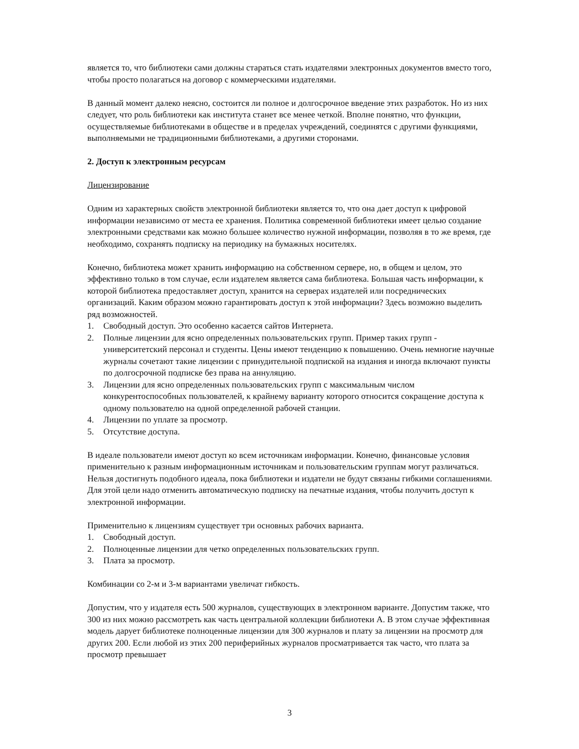является то, что библиотеки сами должны стараться стать издателями электронных документов вместо того, чтобы просто полагаться на договор с коммерческими издателями.
В данный момент далеко неясно, состоится ли полное и долгосрочное введение этих разработок. Но из них следует, что роль библиотеки как института станет все менее четкой. Вполне понятно, что функции, осуществляемые библиотеками в обществе и в пределах учреждений, соединятся с другими функциями, выполняемыми не традиционными библиотеками, а другими сторонами.
2. Доступ к электронным ресурсам
Лицензирование
Одним из характерных свойств электронной библиотеки является то, что она дает доступ к цифровой информации независимо от места ее хранения. Политика современной библиотеки имеет целью создание электронными средствами как можно большее количество нужной информации, позволяя в то же время, где необходимо, сохранять подписку на периодику на бумажных носителях.
Конечно, библиотека может хранить информацию на собственном сервере, но, в общем и целом, это эффективно только в том случае, если издателем является сама библиотека. Большая часть информации, к которой библиотека предоставляет доступ, хранится на серверах издателей или посреднических организаций. Каким образом можно гарантировать доступ к этой информации? Здесь возможно выделить ряд возможностей.
1. Свободный доступ. Это особенно касается сайтов Интернета.
2. Полные лицензии для ясно определенных пользовательских групп. Пример таких групп - университетский персонал и студенты. Цены имеют тенденцию к повышению. Очень немногие научные журналы сочетают такие лицензии с принудительной подпиской на издания и иногда включают пункты по долгосрочной подписке без права на аннуляцию.
3. Лицензии для ясно определенных пользовательских групп с максимальным числом конкурентоспособных пользователей, к крайнему варианту которого относится сокращение доступа к одному пользователю на одной определенной рабочей станции.
4. Лицензии по уплате за просмотр.
5. Отсутствие доступа.
В идеале пользователи имеют доступ ко всем источникам информации. Конечно, финансовые условия применительно к разным информационным источникам и пользовательским группам могут различаться. Нельзя достигнуть подобного идеала, пока библиотеки и издатели не будут связаны гибкими соглашениями. Для этой цели надо отменить автоматическую подписку на печатные издания, чтобы получить доступ к электронной информации.
Применительно к лицензиям существует три основных рабочих варианта.
1. Свободный доступ.
2. Полноценные лицензии для четко определенных пользовательских групп.
3. Плата за просмотр.
Комбинации со 2-м и 3-м вариантами увеличат гибкость.
Допустим, что у издателя есть 500 журналов, существующих в электронном варианте. Допустим также, что 300 из них можно рассмотреть как часть центральной коллекции библиотеки А. В этом случае эффективная модель дарует библиотеке полноценные лицензии для 300 журналов и плату за лицензии на просмотр для других 200. Если любой из этих 200 периферийных журналов просматривается так часто, что плата за просмотр превышает
3